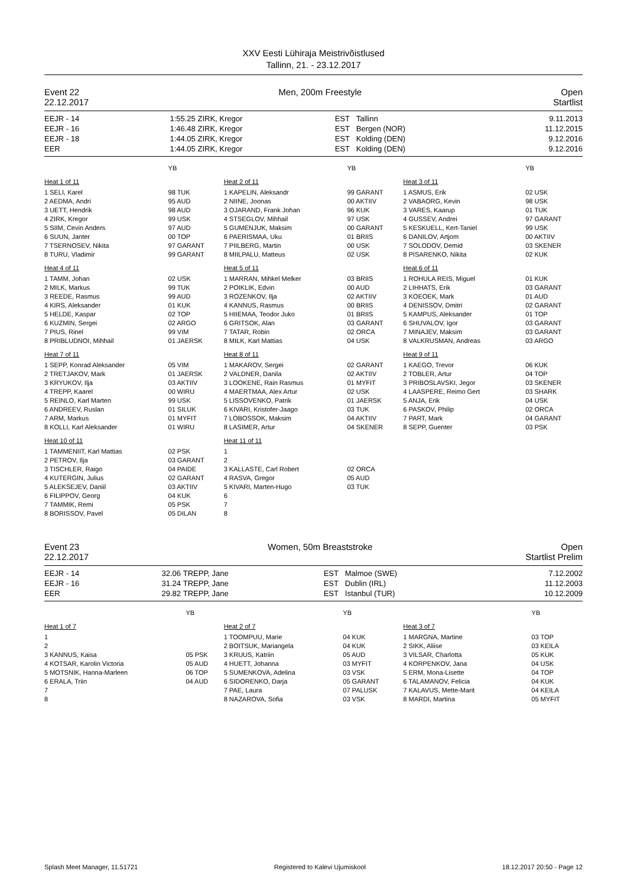XXV Eesti Lühiraja Meistrivõistlused
Tallinn, 21. - 23.12.2017
Event 22 Men, 200m Freestyle Open
22.12.2017 Startlist
| EEJR - 14 | 1:55.25 | ZIRK, Kregor | EST | Tallinn | 9.11.2013 |
| EEJR - 16 | 1:46.48 | ZIRK, Kregor | EST | Bergen (NOR) | 11.12.2015 |
| EEJR - 18 | 1:44.05 | ZIRK, Kregor | EST | Kolding (DEN) | 9.12.2016 |
| EER | 1:44.05 | ZIRK, Kregor | EST | Kolding (DEN) | 9.12.2016 |
| | YB |
| Heat 1 of 11 | |
| 1 SELI, Karel | 98 TUK |
| 2 AEDMA, Andri | 95 AUD |
| 3 UETT, Hendrik | 98 AUD |
| 4 ZIRK, Kregor | 99 USK |
| 5 SIIM, Cevin Anders | 97 AUD |
| 6 SUUN, Janter | 00 TOP |
| 7 TSERNOSEV, Nikita | 97 GARANT |
| 8 TURU, Vladimir | 99 GARANT |
| Heat 4 of 11 | |
| 1 TAMM, Johan | 02 USK |
| 2 MILK, Markus | 99 TUK |
| 3 REEDE, Rasmus | 99 AUD |
| 4 KIRS, Aleksander | 01 KUK |
| 5 HELDE, Kaspar | 02 TOP |
| 6 KUZMIN, Sergei | 02 ARGO |
| 7 PIUS, Rinel | 99 VIM |
| 8 PRIBLUDNOI, Mihhail | 01 JAERSK |
| Heat 7 of 11 | |
| 1 SEPP, Konrad Aleksander | 05 VIM |
| 2 TRETJAKOV, Mark | 01 JAERSK |
| 3 KRYUKOV, Ilja | 03 AKTIIV |
| 4 TREPP, Kaarel | 00 WIRU |
| 5 REINLO, Karl Marten | 99 USK |
| 6 ANDREEV, Ruslan | 01 SILUK |
| 7 ARM, Markus | 01 MYFIT |
| 8 KOLLI, Karl Aleksander | 01 WIRU |
| Heat 10 of 11 | |
| 1 TAMMENIIT, Karl Mattias | 02 PSK |
| 2 PETROV, Ilja | 03 GARANT |
| 3 TISCHLER, Raigo | 04 PAIDE |
| 4 KUTERGIN, Julius | 02 GARANT |
| 5 ALEKSEJEV, Daniil | 03 AKTIIV |
| 6 FILIPPOV, Georg | 04 KUK |
| 7 TAMMIK, Remi | 05 PSK |
| 8 BORISSOV, Pavel | 05 DILAN |
| | YB |
| Heat 2 of 11 | |
| 1 KAPELIN, Aleksandr | 99 GARANT |
| 2 NIINE, Joonas | 00 AKTIIV |
| 3 OJARAND, Frank Johan | 96 KUK |
| 4 STSEGLOV, Mihhail | 97 USK |
| 5 GUMENJUK, Maksim | 00 GARANT |
| 6 PAERISMAA, Uku | 01 BRIIS |
| 7 PIILBERG, Martin | 00 USK |
| 8 MIILPALU, Matteus | 02 USK |
| Heat 5 of 11 | |
| 1 MARRAN, Mihkel Melker | 03 BRIIS |
| 2 POIKLIK, Edvin | 00 AUD |
| 3 ROZENKOV, Ilja | 02 AKTIIV |
| 4 KANNUS, Rasmus | 00 BRIIS |
| 5 HIIEMAA, Teodor Juko | 01 BRIIS |
| 6 GRITSOK, Alan | 03 GARANT |
| 7 TATAR, Robin | 02 ORCA |
| 8 MILK, Karl Mattias | 04 USK |
| Heat 8 of 11 | |
| 1 MAKAROV, Sergei | 02 GARANT |
| 2 VALDNER, Danila | 02 AKTIIV |
| 3 LOOKENE, Rain Rasmus | 01 MYFIT |
| 4 MAERTMAA, Alex Artur | 02 USK |
| 5 LISSOVENKO, Patrik | 01 JAERSK |
| 6 KIVARI, Kristofer-Jaago | 03 TUK |
| 7 LOBOSSOK, Maksim | 04 AKTIIV |
| 8 LASIMER, Artur | 04 SKENER |
| Heat 11 of 11 | |
| 1 | |
| 2 | |
| 3 KALLASTE, Carl Robert | 02 ORCA |
| 4 RASVA, Gregor | 05 AUD |
| 5 KIVARI, Marten-Hugo | 03 TUK |
| 6 | |
| 7 | |
| 8 | |
| | YB |
| Heat 3 of 11 | |
| 1 ASMUS, Erik | 02 USK |
| 2 VABAORG, Kevin | 98 USK |
| 3 VARES, Kaarup | 01 TUK |
| 4 GUSSEV, Andrei | 97 GARANT |
| 5 KESKUELL, Kert-Taniel | 99 USK |
| 6 DANILOV, Artjom | 00 AKTIIV |
| 7 SOLODOV, Demid | 03 SKENER |
| 8 PISARENKO, Nikita | 02 KUK |
| Heat 6 of 11 | |
| 1 ROHULA REIS, Miguel | 01 KUK |
| 2 LIHHATS, Erik | 03 GARANT |
| 3 KOEOEK, Mark | 01 AUD |
| 4 DENISSOV, Dmitri | 02 GARANT |
| 5 KAMPUS, Aleksander | 01 TOP |
| 6 SHUVALOV, Igor | 03 GARANT |
| 7 MINAJEV, Maksim | 03 GARANT |
| 8 VALKRUSMAN, Andreas | 03 ARGO |
| Heat 9 of 11 | |
| 1 KAEGO, Trevor | 06 KUK |
| 2 TOBLER, Artur | 04 TOP |
| 3 PRIBOSLAVSKI, Jegor | 03 SKENER |
| 4 LAASPERE, Reimo Gert | 03 SHARK |
| 5 ANJA, Erik | 04 USK |
| 6 PASKOV, Philip | 02 ORCA |
| 7 PART, Mark | 04 GARANT |
| 8 SEPP, Guenter | 03 PSK |
Event 23 Women, 50m Breaststroke Open
22.12.2017 Startlist Prelim
| EEJR - 14 | 32.06 | TREPP, Jane | EST | Malmoe (SWE) | 7.12.2002 |
| EEJR - 16 | 31.24 | TREPP, Jane | EST | Dublin (IRL) | 11.12.2003 |
| EER | 29.82 | TREPP, Jane | EST | Istanbul (TUR) | 10.12.2009 |
| | YB |
| Heat 1 of 7 | |
| 1 | |
| 2 | |
| 3 KANNUS, Kaisa | 05 PSK |
| 4 KOTSAR, Karolin Victoria | 05 AUD |
| 5 MOTSNIK, Hanna-Marleen | 06 TOP |
| 6 ERALA, Triin | 04 AUD |
| 7 | |
| 8 | |
| | YB |
| Heat 2 of 7 | |
| 1 TOOMPUU, Marie | 04 KUK |
| 2 BOITSUK, Mariangela | 04 KUK |
| 3 KRUUS, Katriin | 05 AUD |
| 4 HUETT, Johanna | 03 MYFIT |
| 5 SUMENKOVA, Adelina | 03 VSK |
| 6 SIDORENKO, Darja | 05 GARANT |
| 7 PAE, Laura | 07 PALUSK |
| 8 NAZAROVA, Sofia | 03 VSK |
| | YB |
| Heat 3 of 7 | |
| 1 MARGNA, Martine | 03 TOP |
| 2 SIKK, Aliise | 03 KEILA |
| 3 VILSAR, Charlotta | 05 KUK |
| 4 KORPENKOV, Jana | 04 USK |
| 5 ERM, Mona-Lisette | 04 TOP |
| 6 TALAMANOV, Felicia | 04 KUK |
| 7 KALAVUS, Mette-Marit | 04 KEILA |
| 8 MARDI, Martina | 05 MYFIT |
Splash Meet Manager, 11.51721 Registered to Kalevi Ujumiskool 18.12.2017 20:50 - Page 12